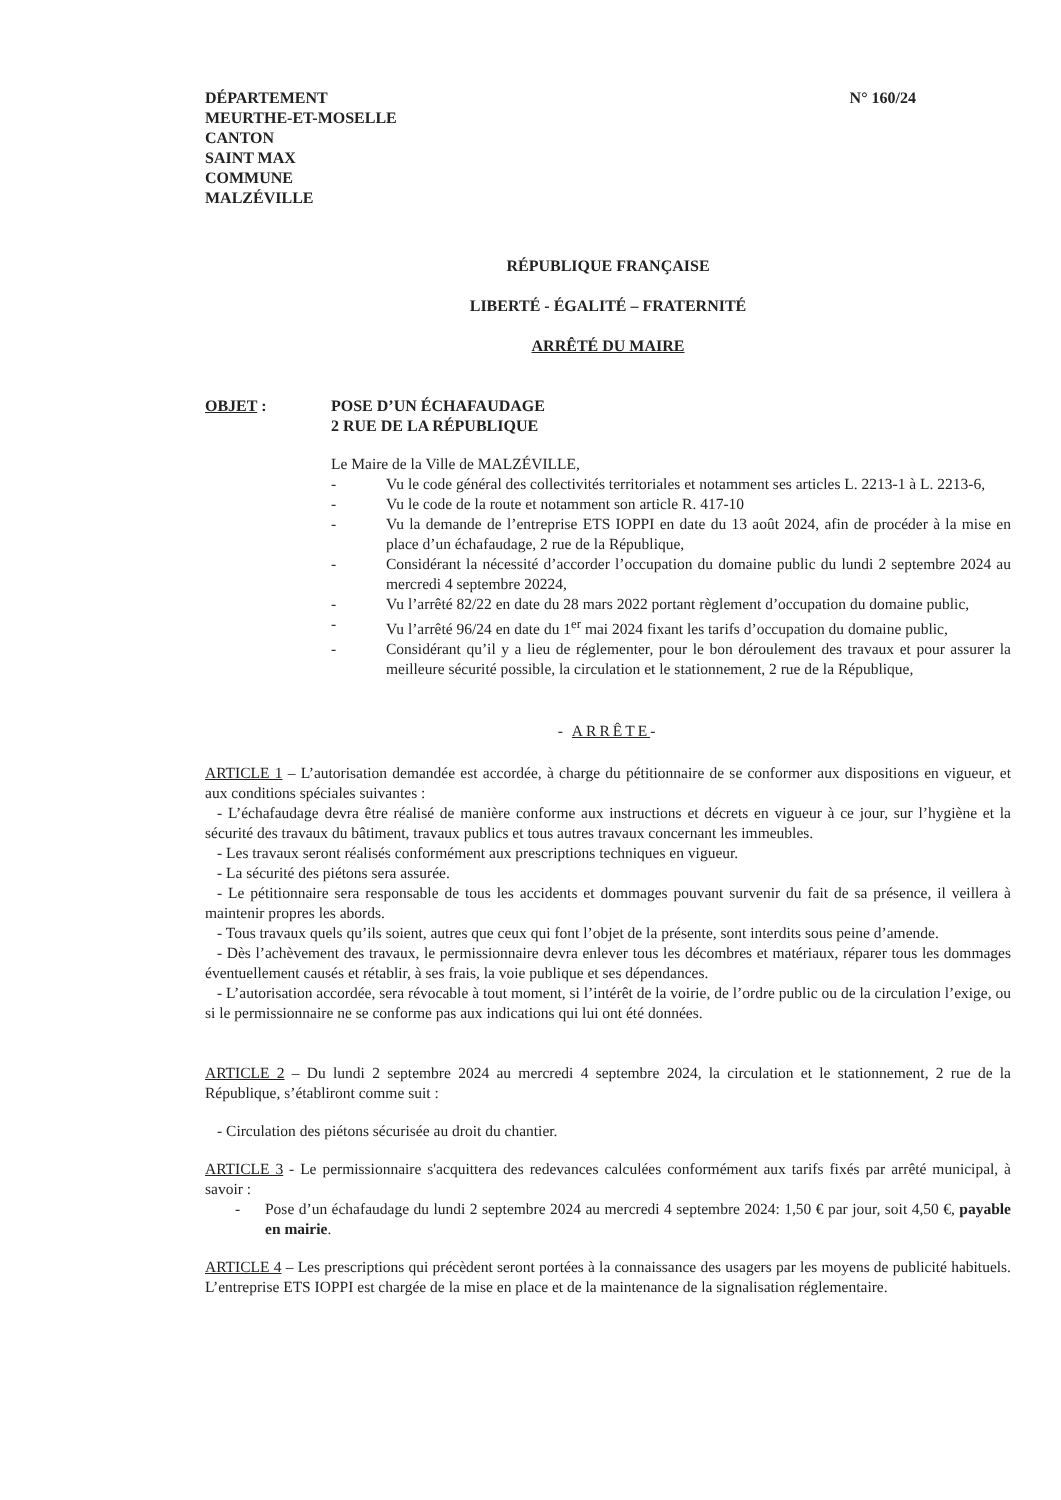DÉPARTEMENT
MEURTHE-ET-MOSELLE
CANTON
SAINT MAX
COMMUNE
MALZÉVILLE
N° 160/24
RÉPUBLIQUE FRANÇAISE
LIBERTÉ - ÉGALITÉ – FRATERNITÉ
ARRÊTÉ DU MAIRE
OBJET : POSE D’UN ÉCHAFAUDAGE
2 RUE DE LA RÉPUBLIQUE
Le Maire de la Ville de MALZÉVILLE,
- Vu le code général des collectivités territoriales et notamment ses articles L. 2213-1 à L. 2213-6,
- Vu le code de la route et notamment son article R. 417-10
- Vu la demande de l’entreprise ETS IOPPI en date du 13 août 2024, afin de procéder à la mise en place d’un échafaudage, 2 rue de la République,
- Considérant la nécessité d’accorder l’occupation du domaine public du lundi 2 septembre 2024 au mercredi 4 septembre 20224,
- Vu l’arrêté 82/22 en date du 28 mars 2022 portant règlement d’occupation du domaine public,
- Vu l’arrêté 96/24 en date du 1<sup>er</sup> mai 2024 fixant les tarifs d’occupation du domaine public,
- Considérant qu’il y a lieu de réglementer, pour le bon déroulement des travaux et pour assurer la meilleure sécurité possible, la circulation et le stationnement, 2 rue de la République,
- ARRÊTE-
ARTICLE 1 – L’autorisation demandée est accordée, à charge du pétitionnaire de se conformer aux dispositions en vigueur, et aux conditions spéciales suivantes :
- L’échafaudage devra être réalisé de manière conforme aux instructions et décrets en vigueur à ce jour, sur l’hygiène et la sécurité des travaux du bâtiment, travaux publics et tous autres travaux concernant les immeubles.
- Les travaux seront réalisés conformément aux prescriptions techniques en vigueur.
- La sécurité des piétons sera assurée.
- Le pétitionnaire sera responsable de tous les accidents et dommages pouvant survenir du fait de sa présence, il veillera à maintenir propres les abords.
- Tous travaux quels qu’ils soient, autres que ceux qui font l’objet de la présente, sont interdits sous peine d’amende.
- Dès l’achèvement des travaux, le permissionnaire devra enlever tous les décombres et matériaux, réparer tous les dommages éventuellement causés et rétablir, à ses frais, la voie publique et ses dépendances.
- L’autorisation accordée, sera révocable à tout moment, si l’intérêt de la voirie, de l’ordre public ou de la circulation l’exige, ou si le permissionnaire ne se conforme pas aux indications qui lui ont été données.
ARTICLE 2 – Du lundi 2 septembre 2024 au mercredi 4 septembre 2024, la circulation et le stationnement, 2 rue de la République, s’établiront comme suit :
- Circulation des piétons sécurisée au droit du chantier.
ARTICLE 3 - Le permissionnaire s'acquittera des redevances calculées conformément aux tarifs fixés par arrêté municipal, à savoir :
- Pose d’un échafaudage du lundi 2 septembre 2024 au mercredi 4 septembre 2024: 1,50 € par jour, soit 4,50 €, payable en mairie.
ARTICLE 4 – Les prescriptions qui précèdent seront portées à la connaissance des usagers par les moyens de publicité habituels. L’entreprise ETS IOPPI est chargée de la mise en place et de la maintenance de la signalisation réglementaire.